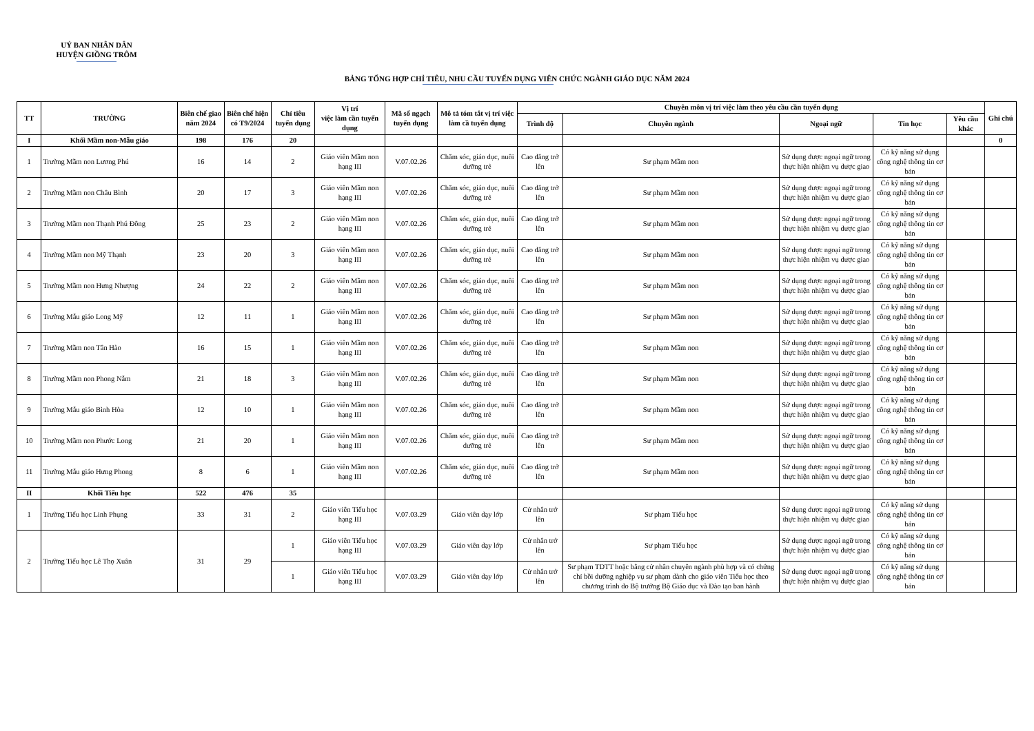UỶ BAN NHÂN DÂN
HUYỆN GIỒNG TRÔM
BẢNG TỔNG HỢP CHỈ TIÊU, NHU CẦU TUYỂN DỤNG VIÊN CHỨC NGÀNH GIÁO DỤC NĂM 2024
| TT | TRƯỜNG | Biên chế giao năm 2024 | Biên chế hiện có T9/2024 | Chỉ tiêu tuyển dụng | Vị trí việc làm cần tuyển dụng | Mã số ngạch tuyển dụng | Mô tả tóm tắt vị trí việc làm cầ tuyển dụng | Chuyên môn vị trí việc làm theo yêu cầu cần tuyển dụng | | | | | Ghi chú |
| --- | --- | --- | --- | --- | --- | --- | --- | --- | --- | --- | --- | --- | --- |
| | | | | | | | | Trình độ | Chuyên ngành | Ngoại ngữ | Tin học | Yêu cầu khác | |
| I | Khối Mầm non-Mẫu giáo | 198 | 176 | 20 | | | | | | | | | 0 |
| 1 | Trường Mầm non Lương Phú | 16 | 14 | 2 | Giáo viên Mầm non hạng III | V.07.02.26 | Chăm sóc, giáo dục, nuôi dưỡng trẻ | Cao đẳng trở lên | Sư phạm Mầm non | Sử dụng được ngoại ngữ trong thực hiện nhiệm vụ được giao | Có kỹ năng sử dụng công nghệ thông tin cơ bản | | |
| 2 | Trường Mầm non Châu Bình | 20 | 17 | 3 | Giáo viên Mầm non hạng III | V.07.02.26 | Chăm sóc, giáo dục, nuôi dưỡng trẻ | Cao đẳng trở lên | Sư phạm Mầm non | Sử dụng được ngoại ngữ trong thực hiện nhiệm vụ được giao | Có kỹ năng sử dụng công nghệ thông tin cơ bản | | |
| 3 | Trường Mầm non Thạnh Phú Đông | 25 | 23 | 2 | Giáo viên Mầm non hạng III | V.07.02.26 | Chăm sóc, giáo dục, nuôi dưỡng trẻ | Cao đẳng trở lên | Sư phạm Mầm non | Sử dụng được ngoại ngữ trong thực hiện nhiệm vụ được giao | Có kỹ năng sử dụng công nghệ thông tin cơ bản | | |
| 4 | Trường Mầm non Mỹ Thạnh | 23 | 20 | 3 | Giáo viên Mầm non hạng III | V.07.02.26 | Chăm sóc, giáo dục, nuôi dưỡng trẻ | Cao đẳng trở lên | Sư phạm Mầm non | Sử dụng được ngoại ngữ trong thực hiện nhiệm vụ được giao | Có kỹ năng sử dụng công nghệ thông tin cơ bản | | |
| 5 | Trường Mầm non Hưng Nhượng | 24 | 22 | 2 | Giáo viên Mầm non hạng III | V.07.02.26 | Chăm sóc, giáo dục, nuôi dưỡng trẻ | Cao đẳng trở lên | Sư phạm Mầm non | Sử dụng được ngoại ngữ trong thực hiện nhiệm vụ được giao | Có kỹ năng sử dụng công nghệ thông tin cơ bản | | |
| 6 | Trường Mẫu giáo Long Mỹ | 12 | 11 | 1 | Giáo viên Mầm non hạng III | V.07.02.26 | Chăm sóc, giáo dục, nuôi dưỡng trẻ | Cao đẳng trở lên | Sư phạm Mầm non | Sử dụng được ngoại ngữ trong thực hiện nhiệm vụ được giao | Có kỹ năng sử dụng công nghệ thông tin cơ bản | | |
| 7 | Trường Mầm non Tân Hào | 16 | 15 | 1 | Giáo viên Mầm non hạng III | V.07.02.26 | Chăm sóc, giáo dục, nuôi dưỡng trẻ | Cao đẳng trở lên | Sư phạm Mầm non | Sử dụng được ngoại ngữ trong thực hiện nhiệm vụ được giao | Có kỹ năng sử dụng công nghệ thông tin cơ bản | | |
| 8 | Trường Mầm non Phong Nẫm | 21 | 18 | 3 | Giáo viên Mầm non hạng III | V.07.02.26 | Chăm sóc, giáo dục, nuôi dưỡng trẻ | Cao đẳng trở lên | Sư phạm Mầm non | Sử dụng được ngoại ngữ trong thực hiện nhiệm vụ được giao | Có kỹ năng sử dụng công nghệ thông tin cơ bản | | |
| 9 | Trường Mẫu giáo Bình Hòa | 12 | 10 | 1 | Giáo viên Mầm non hạng III | V.07.02.26 | Chăm sóc, giáo dục, nuôi dưỡng trẻ | Cao đẳng trở lên | Sư phạm Mầm non | Sử dụng được ngoại ngữ trong thực hiện nhiệm vụ được giao | Có kỹ năng sử dụng công nghệ thông tin cơ bản | | |
| 10 | Trường Mầm non Phước Long | 21 | 20 | 1 | Giáo viên Mầm non hạng III | V.07.02.26 | Chăm sóc, giáo dục, nuôi dưỡng trẻ | Cao đẳng trở lên | Sư phạm Mầm non | Sử dụng được ngoại ngữ trong thực hiện nhiệm vụ được giao | Có kỹ năng sử dụng công nghệ thông tin cơ bản | | |
| 11 | Trường Mẫu giáo Hưng Phong | 8 | 6 | 1 | Giáo viên Mầm non hạng III | V.07.02.26 | Chăm sóc, giáo dục, nuôi dưỡng trẻ | Cao đẳng trở lên | Sư phạm Mầm non | Sử dụng được ngoại ngữ trong thực hiện nhiệm vụ được giao | Có kỹ năng sử dụng công nghệ thông tin cơ bản | | |
| II | Khối Tiểu học | 522 | 476 | 35 | | | | | | | | | |
| 1 | Trường Tiểu học Linh Phụng | 33 | 31 | 2 | Giáo viên Tiểu học hạng III | V.07.03.29 | Giáo viên dạy lớp | Cử nhân trở lên | Sư phạm Tiểu học | Sử dụng được ngoại ngữ trong thực hiện nhiệm vụ được giao | Có kỹ năng sử dụng công nghệ thông tin cơ bản | | |
| 2 | Trường Tiểu học Lê Thọ Xuân | 31 | 29 | 1 | Giáo viên Tiểu học hạng III | V.07.03.29 | Giáo viên dạy lớp | Cử nhân trở lên | Sư phạm Tiểu học | Sử dụng được ngoại ngữ trong thực hiện nhiệm vụ được giao | Có kỹ năng sử dụng công nghệ thông tin cơ bản | | |
| | | | | 1 | Giáo viên Tiểu học hạng III | V.07.03.29 | Giáo viên dạy lớp | Cử nhân trở lên | Sư phạm TDTT hoặc bằng cử nhân chuyên ngành phù hợp và có chứng chỉ bồi dưỡng nghiệp vụ sư phạm dành cho giáo viên Tiểu học theo chương trình do Bộ trưởng Bộ Giáo dục và Đào tạo ban hành | Sử dụng được ngoại ngữ trong thực hiện nhiệm vụ được giao | Có kỹ năng sử dụng công nghệ thông tin cơ bản | | |